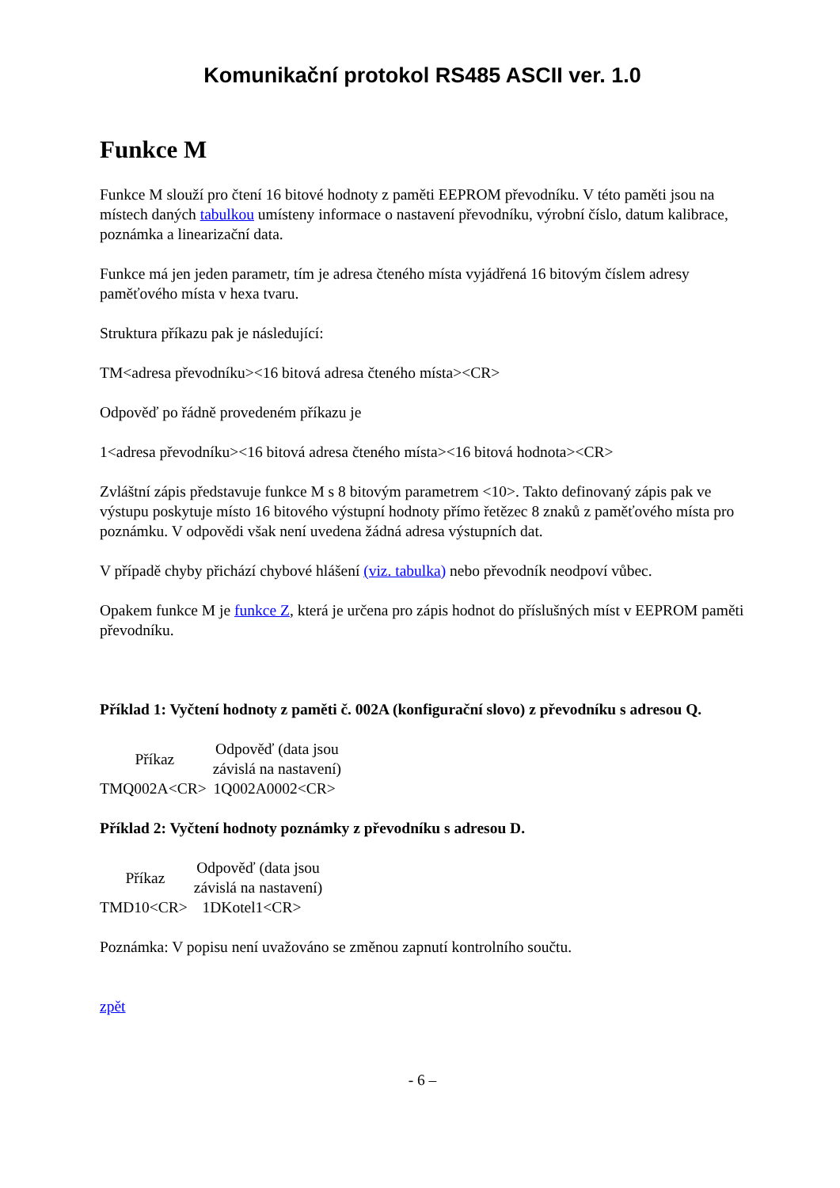Komunikační protokol RS485 ASCII ver. 1.0
Funkce M
Funkce M slouží pro čtení 16 bitové hodnoty z paměti EEPROM převodníku. V této paměti jsou na místech daných tabulkou umísteny informace o nastavení převodníku, výrobní číslo, datum kalibrace, poznámka a linearizační data.
Funkce má jen jeden parametr, tím je adresa čteného místa vyjádřená 16 bitovým číslem adresy paměťového místa v hexa tvaru.
Struktura příkazu pak je následující:
TM<adresa převodníku><16 bitová adresa čteného místa><CR>
Odpověď po řádně provedeném příkazu je
1<adresa převodníku><16 bitová adresa čteného místa><16 bitová hodnota><CR>
Zvláštní zápis představuje funkce M s 8 bitovým parametrem <10>. Takto definovaný zápis pak ve výstupu poskytuje místo 16 bitového výstupní hodnoty přímo řetězec 8 znaků z paměťového místa pro poznámku. V odpovědi však není uvedena žádná adresa výstupních dat.
V případě chyby přichází chybové hlášení (viz. tabulka) nebo převodník neodpoví vůbec.
Opakem funkce M je funkce Z, která je určena pro zápis hodnot do příslušných míst v EEPROM paměti převodníku.
Příklad 1: Vyčtení hodnoty z paměti č. 002A (konfigurační slovo) z převodníku s adresou Q.
| Příkaz | Odpověď (data jsou závislá na nastavení) |
| --- | --- |
| TMQ002A<CR> | 1Q002A0002<CR> |
Příklad 2: Vyčtení hodnoty poznámky z převodníku s adresou D.
| Příkaz | Odpověď (data jsou závislá na nastavení) |
| --- | --- |
| TMD10<CR> | 1DKotel1<CR> |
Poznámka: V popisu není uvažováno se změnou zapnutí kontrolního součtu.
zpět
- 6 –